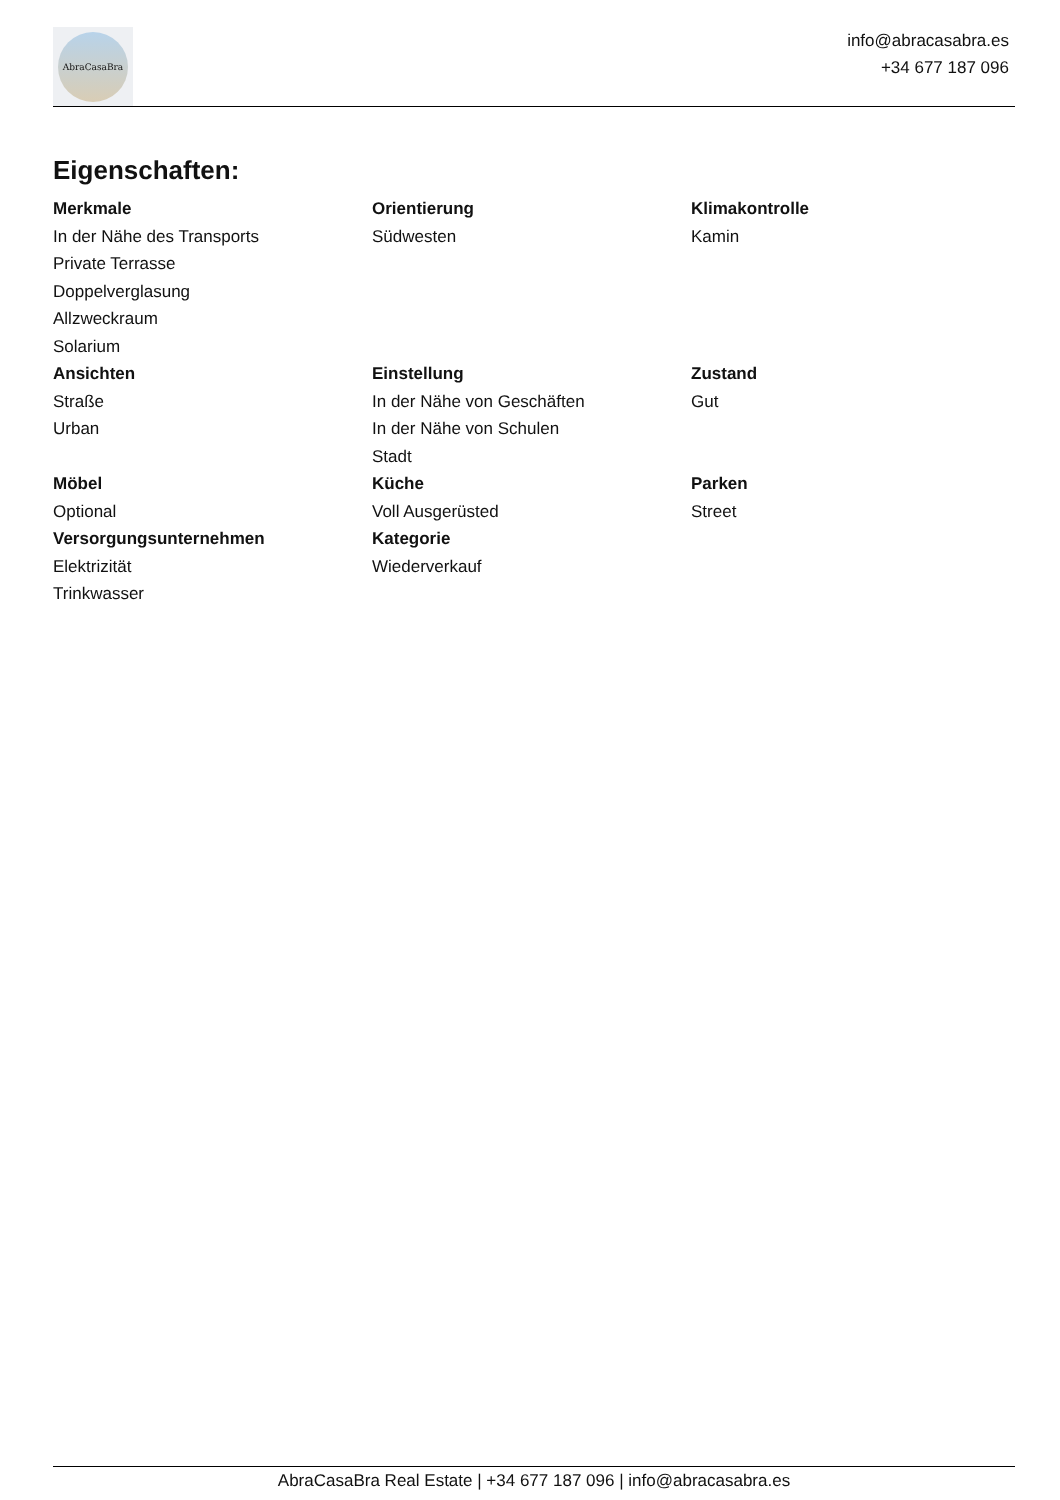AbraCasaBra
info@abracasabra.es
+34 677 187 096
Eigenschaften:
Merkmale
In der Nähe des Transports
Private Terrasse
Doppelverglasung
Allzweckraum
Solarium
Orientierung
Südwesten
Klimakontrolle
Kamin
Ansichten
Straße
Urban
Einstellung
In der Nähe von Geschäften
In der Nähe von Schulen
Stadt
Zustand
Gut
Möbel
Optional
Küche
Voll Ausgerüsted
Parken
Street
Versorgungsunternehmen
Elektrizität
Trinkwasser
Kategorie
Wiederverkauf
AbraCasaBra Real Estate | +34 677 187 096 | info@abracasabra.es